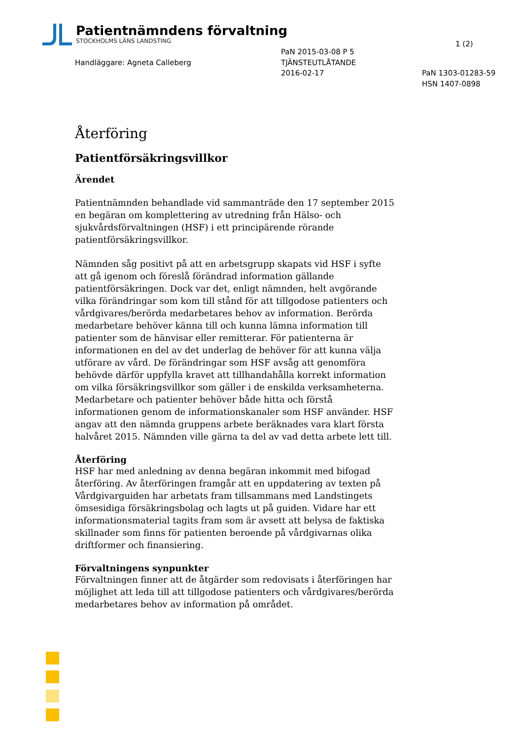Patientnämndens förvaltning
STOCKHOLMS LÄNS LANDSTING
1 (2)
PaN 2015-03-08 P 5
TJÄNSTEUTLÅTANDE
2016-02-17
Handläggare: Agneta Calleberg
PaN 1303-01283-59
HSN 1407-0898
Återföring
Patientförsäkringsvillkor
Ärendet
Patientnämnden behandlade vid sammanträde den 17 september 2015 en begäran om komplettering av utredning från Hälso- och sjukvårdsförvaltningen (HSF) i ett principärende rörande patientförsäkringsvillkor.
Nämnden såg positivt på att en arbetsgrupp skapats vid HSF i syfte att gå igenom och föreslå förändrad information gällande patientförsäkringen. Dock var det, enligt nämnden, helt avgörande vilka förändringar som kom till stånd för att tillgodose patienters och vårdgivares/berörda medarbetares behov av information. Berörda medarbetare behöver känna till och kunna lämna information till patienter som de hänvisar eller remitterar. För patienterna är informationen en del av det underlag de behöver för att kunna välja utförare av vård. De förändringar som HSF avsåg att genomföra behövde därför uppfylla kravet att tillhandahålla korrekt information om vilka försäkringsvillkor som gäller i de enskilda verksamheterna. Medarbetare och patienter behöver både hitta och förstå informationen genom de informationskanaler som HSF använder. HSF angav att den nämnda gruppens arbete beräknades vara klart första halvåret 2015. Nämnden ville gärna ta del av vad detta arbete lett till.
Återföring
HSF har med anledning av denna begäran inkommit med bifogad återföring. Av återföringen framgår att en uppdatering av texten på Vårdgivarguiden har arbetats fram tillsammans med Landstingets ömsesidiga försäkringsbolag och lagts ut på guiden. Vidare har ett informationsmaterial tagits fram som är avsett att belysa de faktiska skillnader som finns för patienten beroende på vårdgivarnas olika driftformer och finansiering.
Förvaltningens synpunkter
Förvaltningen finner att de åtgärder som redovisats i återföringen har möjlighet att leda till att tillgodose patienters och vårdgivares/berörda medarbetares behov av information på området.